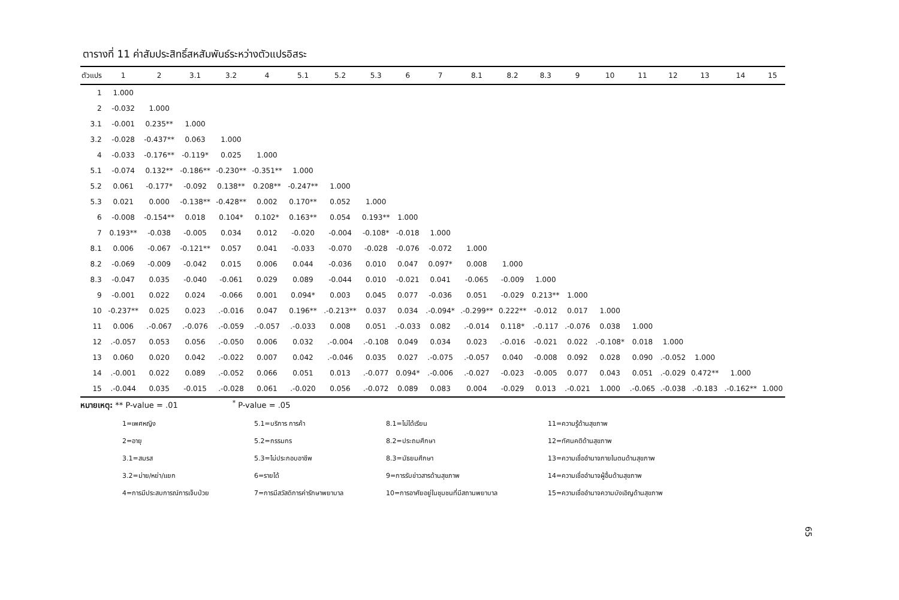ตารางที่ 11 ค่าสัมประสิทธิ์สหสัมพันธ์ระหว่างตัวแปรอิสระ
| ตัวแปร | 1 | 2 | 3.1 | 3.2 | 4 | 5.1 | 5.2 | 5.3 | 6 | 7 | 8.1 | 8.2 | 8.3 | 9 | 10 | 11 | 12 | 13 | 14 | 15 |
| --- | --- | --- | --- | --- | --- | --- | --- | --- | --- | --- | --- | --- | --- | --- | --- | --- | --- | --- | --- | --- |
| 1 | 1.000 | | | | | | | | | | | | | | | | | | | |
| 2 | -0.032 | 1.000 | | | | | | | | | | | | | | | | | | |
| 3.1 | -0.001 | 0.235** | 1.000 | | | | | | | | | | | | | | | | | |
| 3.2 | -0.028 | -0.437** | 0.063 | 1.000 | | | | | | | | | | | | | | | | |
| 4 | -0.033 | -0.176** | -0.119* | 0.025 | 1.000 | | | | | | | | | | | | | | | |
| 5.1 | -0.074 | 0.132** | -0.186** | -0.230** | -0.351** | 1.000 | | | | | | | | | | | | | | |
| 5.2 | 0.061 | -0.177* | -0.092 | 0.138** | 0.208** | -0.247** | 1.000 | | | | | | | | | | | | | |
| 5.3 | 0.021 | 0.000 | -0.138** | -0.428** | 0.002 | 0.170** | 0.052 | 1.000 | | | | | | | | | | | | |
| 6 | -0.008 | -0.154** | 0.018 | 0.104* | 0.102* | 0.163** | 0.054 | 0.193** | 1.000 | | | | | | | | | | | |
| 7 | 0.193** | -0.038 | -0.005 | 0.034 | 0.012 | -0.020 | -0.004 | -0.108* | -0.018 | 1.000 | | | | | | | | | | |
| 8.1 | 0.006 | -0.067 | -0.121** | 0.057 | 0.041 | -0.033 | -0.070 | -0.028 | -0.076 | -0.072 | 1.000 | | | | | | | | | |
| 8.2 | -0.069 | -0.009 | -0.042 | 0.015 | 0.006 | 0.044 | -0.036 | 0.010 | 0.047 | 0.097* | 0.008 | 1.000 | | | | | | | | |
| 8.3 | -0.047 | 0.035 | -0.040 | -0.061 | 0.029 | 0.089 | -0.044 | 0.010 | -0.021 | 0.041 | -0.065 | -0.009 | 1.000 | | | | | | | |
| 9 | -0.001 | 0.022 | 0.024 | -0.066 | 0.001 | 0.094* | 0.003 | 0.045 | 0.077 | -0.036 | 0.051 | -0.029 | 0.213** | 1.000 | | | | | | |
| 10 | -0.237** | 0.025 | 0.023 | .-0.016 | 0.047 | 0.196** | .-0.213** | 0.037 | 0.034 | .-0.094* | .-0.299** | 0.222** | -0.012 | 0.017 | 1.000 | | | | | |
| 11 | 0.006 | .-0.067 | .-0.076 | .-0.059 | .-0.057 | .-0.033 | 0.008 | 0.051 | .-0.033 | 0.082 | .-0.014 | 0.118* | .-0.117 | .-0.076 | 0.038 | 1.000 | | | | |
| 12 | .-0.057 | 0.053 | 0.056 | .-0.050 | 0.006 | 0.032 | .-0.004 | .-0.108 | 0.049 | 0.034 | 0.023 | .-0.016 | -0.021 | 0.022 | .-0.108* | 0.018 | 1.000 | | | |
| 13 | 0.060 | 0.020 | 0.042 | .-0.022 | 0.007 | 0.042 | .-0.046 | 0.035 | 0.027 | .-0.075 | .-0.057 | 0.040 | -0.008 | 0.092 | 0.028 | 0.090 | .-0.052 | 1.000 | | |
| 14 | .-0.001 | 0.022 | 0.089 | .-0.052 | 0.066 | 0.051 | 0.013 | .-0.077 | 0.094* | .-0.006 | .-0.027 | -0.023 | -0.005 | 0.077 | 0.043 | 0.051 | .-0.029 | 0.472** | 1.000 | |
| 15 | .-0.044 | 0.035 | -0.015 | .-0.028 | 0.061 | .-0.020 | 0.056 | .-0.072 | 0.089 | 0.083 | 0.004 | -0.029 | 0.013 | .-0.021 | 1.000 | .-0.065 | .-0.038 | .-0.183 | .-0.162** | 1.000 |
หมายเหตุ: ** P-value = .01 <sup>*</sup> P-value = .05
1=เพศหญิง
5.1=บริการ การค้า
8.1=ไม่ได้เรียน
11=ความรู้ด้านสุขภาพ
2=อายุ
5.2=กรรมกร
8.2=ประถมศึกษา
12=ทัศนคติด้านสุขภาพ
3.1=สมรส
5.3=ไม่ประกอบอาชีพ
8.3=มัธยมศึกษา
13=ความเชื่ออำนาจภายในตนด้านสุขภาพ
3.2=ม่าย/หย่า/แยก
6=รายได้
9=การรับข่าวสารด้านสุขภาพ
14=ความเชื่ออำนาจผู้อื่นด้านสุขภาพ
4=การมีประสบการณ์การเจ็บป่วย
7=การมีสวัสดิการค่ารักษาพยาบาล
10=การอาศัยอยู่ในชุมชนที่มีสถานพยาบาล
15=ความเชื่ออำนาจความบังเอิญด้านสุขภาพ
65